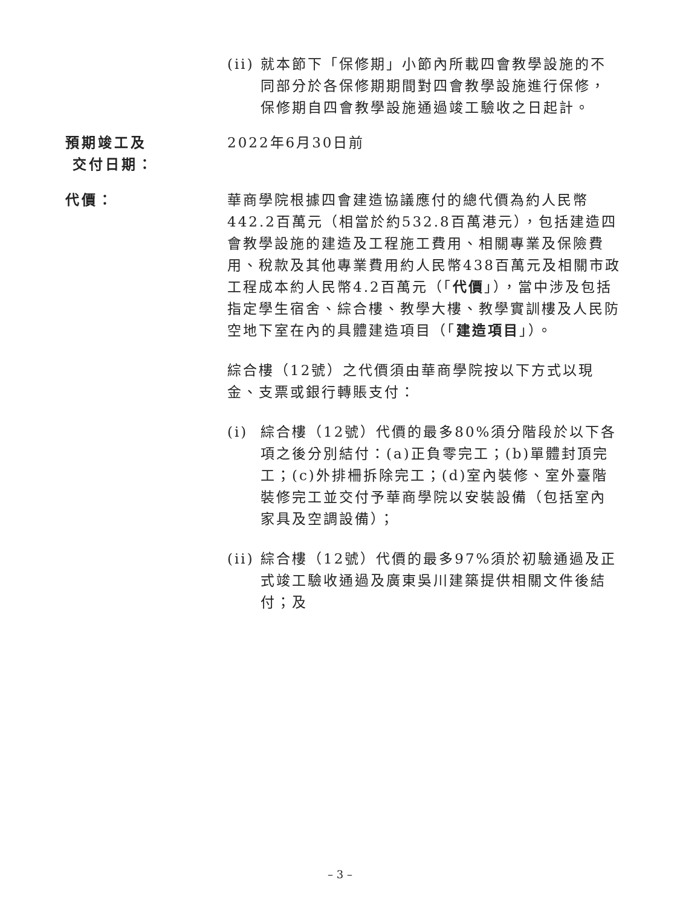(ii) 就本節下「保修期」小節內所載四會教學設施的不同部分於各保修期期間對四會教學設施進行保修，保修期自四會教學設施通過竣工驗收之日起計。
預期竣工及
交付日期：
2022年6月30日前
代價： 華商學院根據四會建造協議應付的總代價為約人民幣442.2百萬元（相當於約532.8百萬港元），包括建造四會教學設施的建造及工程施工費用、相關專業及保險費用、稅款及其他專業費用約人民幣438百萬元及相關市政工程成本約人民幣4.2百萬元（「代價」），當中涉及包括指定學生宿舍、綜合樓、教學大樓、教學實訓樓及人民防空地下室在內的具體建造項目（「建造項目」）。
綜合樓（12號）之代價須由華商學院按以下方式以現金、支票或銀行轉賬支付：
(i) 綜合樓（12號）代價的最多80%須分階段於以下各項之後分別結付：(a)正負零完工；(b)單體封頂完工；(c)外排柵拆除完工；(d)室內裝修、室外臺階裝修完工並交付予華商學院以安裝設備（包括室內家具及空調設備）；
(ii) 綜合樓（12號）代價的最多97%須於初驗通過及正式竣工驗收通過及廣東吳川建築提供相關文件後結付；及
– 3 –